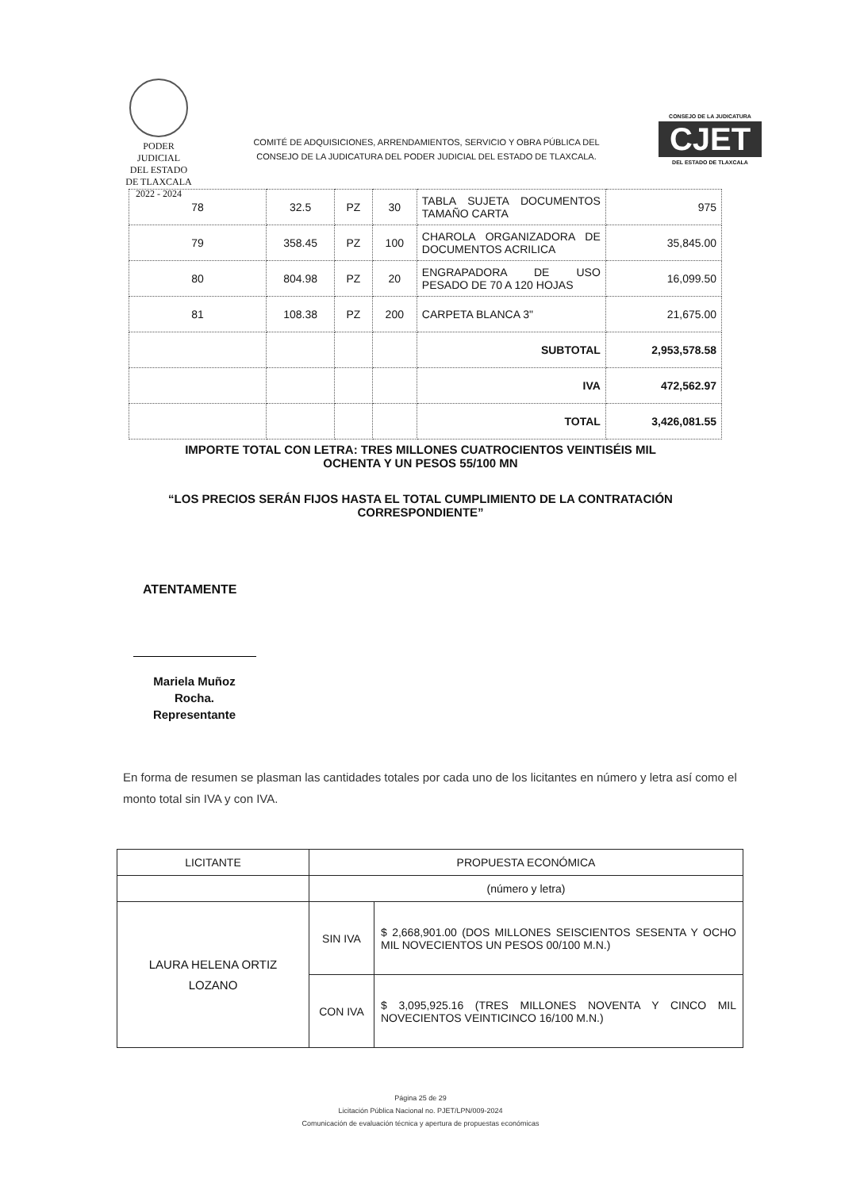PODER JUDICIAL
DEL ESTADO DE TLAXCALA
2022 - 2024
COMITÉ DE ADQUISICIONES, ARRENDAMIENTOS, SERVICIO Y OBRA PÚBLICA DEL
CONSEJO DE LA JUDICATURA DEL PODER JUDICIAL DEL ESTADO DE TLAXCALA.
CONSEJO DE LA JUDICATURA
CJET
DEL ESTADO DE TLAXCALA
| 78 | 32.5 | PZ | 30 | TABLA SUJETA DOCUMENTOS TAMAÑO CARTA | 975 |
| 79 | 358.45 | PZ | 100 | CHAROLA ORGANIZADORA DE DOCUMENTOS ACRILICA | 35,845.00 |
| 80 | 804.98 | PZ | 20 | ENGRAPADORA DE USO PESADO DE 70 A 120 HOJAS | 16,099.50 |
| 81 | 108.38 | PZ | 200 | CARPETA BLANCA 3" | 21,675.00 |
| | | | | SUBTOTAL | 2,953,578.58 |
| | | | | IVA | 472,562.97 |
| | | | | TOTAL | 3,426,081.55 |
IMPORTE TOTAL CON LETRA: TRES MILLONES CUATROCIENTOS VEINTISÉIS MIL
OCHENTA Y UN PESOS 55/100 MN
“LOS PRECIOS SERÁN FIJOS HASTA EL TOTAL CUMPLIMIENTO DE LA CONTRATACIÓN
CORRESPONDIENTE”
ATENTAMENTE
Mariela Muñoz Rocha.
Representante
En forma de resumen se plasman las cantidades totales por cada uno de los licitantes en número y letra así como el monto total sin IVA y con IVA.
| LICITANTE | PROPUESTA ECONÓMICA | |
| --- | --- | --- |
| | (número y letra) | |
| LAURA HELENA ORTIZ LOZANO | SIN IVA | $ 2,668,901.00 (DOS MILLONES SEISCIENTOS SESENTA Y OCHO MIL NOVECIENTOS UN PESOS 00/100 M.N.) |
| | CON IVA | $ 3,095,925.16 (TRES MILLONES NOVENTA Y CINCO MIL NOVECIENTOS VEINTICINCO 16/100 M.N.) |
Página 25 de 29
Licitación Pública Nacional no. PJET/LPN/009-2024
Comunicación de evaluación técnica y apertura de propuestas económicas